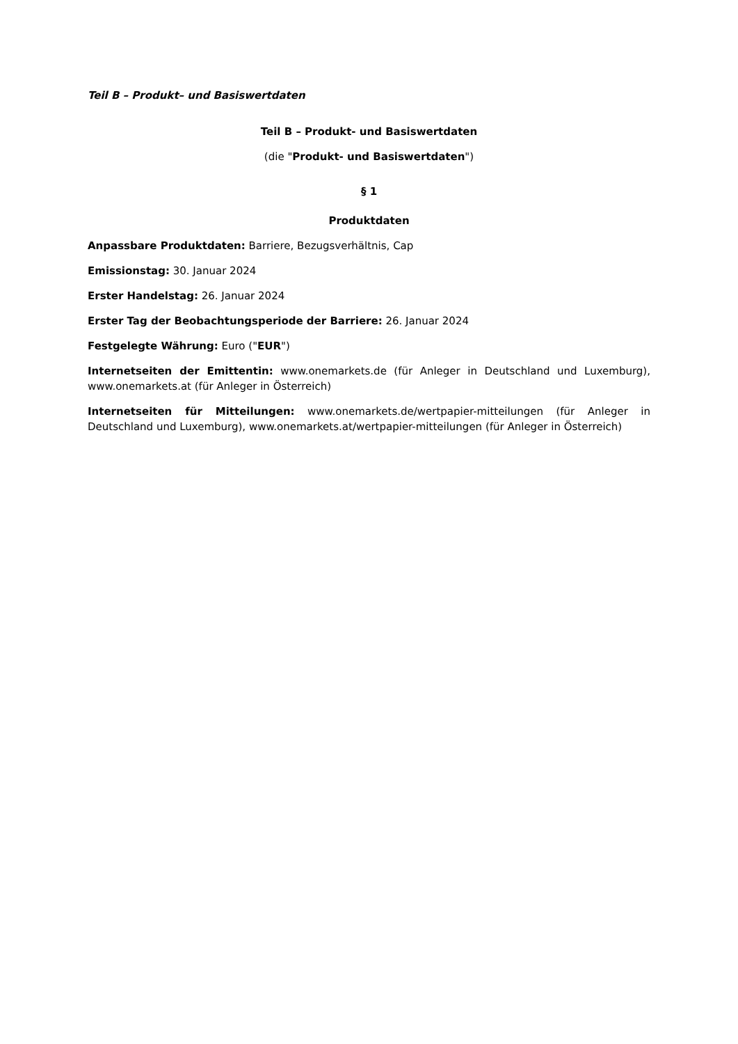Teil B – Produkt– und Basiswertdaten
Teil B – Produkt- und Basiswertdaten
(die "Produkt- und Basiswertdaten")
§ 1
Produktdaten
Anpassbare Produktdaten: Barriere, Bezugsverhältnis, Cap
Emissionstag: 30. Januar 2024
Erster Handelstag: 26. Januar 2024
Erster Tag der Beobachtungsperiode der Barriere: 26. Januar 2024
Festgelegte Währung: Euro ("EUR")
Internetseiten der Emittentin: www.onemarkets.de (für Anleger in Deutschland und Luxemburg), www.onemarkets.at (für Anleger in Österreich)
Internetseiten für Mitteilungen: www.onemarkets.de/wertpapier-mitteilungen (für Anleger in Deutschland und Luxemburg), www.onemarkets.at/wertpapier-mitteilungen (für Anleger in Österreich)